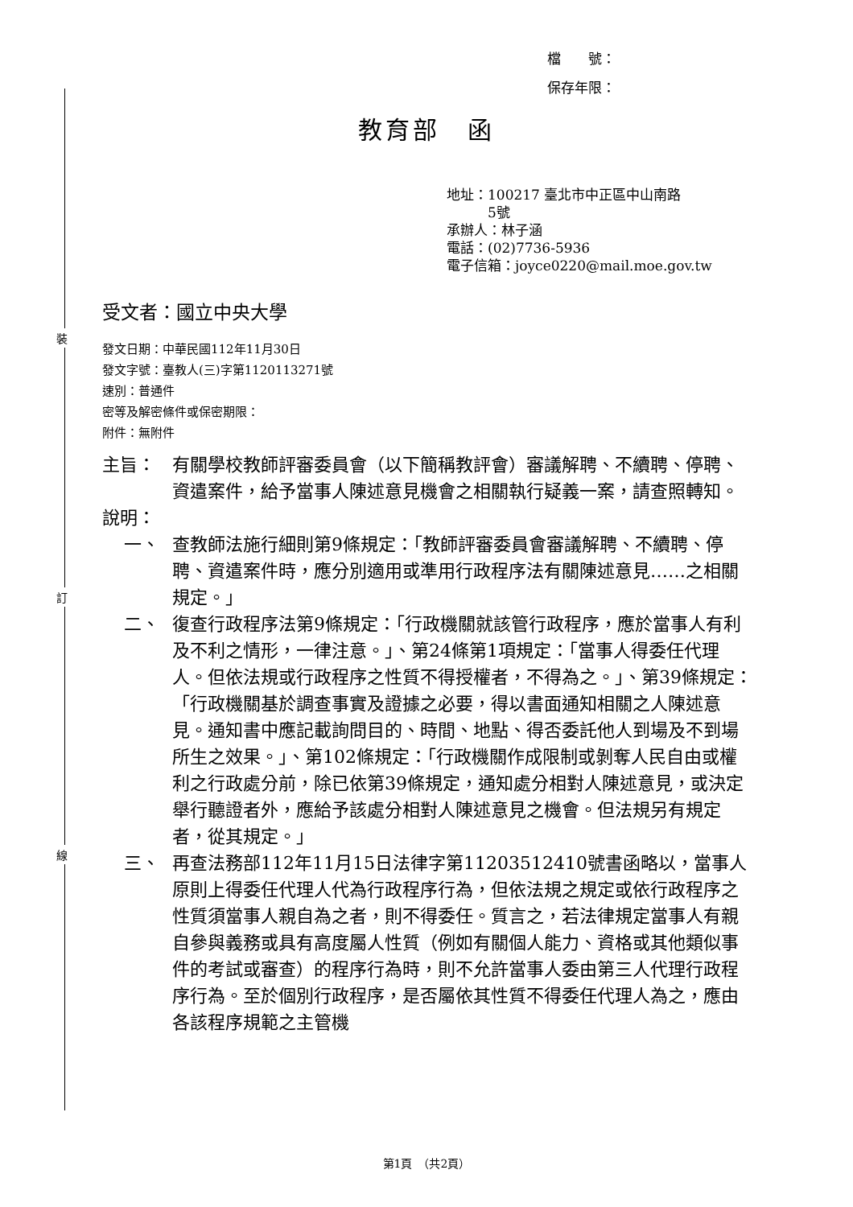裝
訂
線
檔　　號：
保存年限：
教育部　函
地址：100217 臺北市中正區中山南路
　　　5號
承辦人：林子涵
電話：(02)7736-5936
電子信箱：joyce0220@mail.moe.gov.tw
受文者：國立中央大學
發文日期：中華民國112年11月30日
發文字號：臺教人(三)字第1120113271號
速別：普通件
密等及解密條件或保密期限：
附件：無附件
主旨： 有關學校教師評審委員會（以下簡稱教評會）審議解聘、不續聘、停聘、資遣案件，給予當事人陳述意見機會之相關執行疑義一案，請查照轉知。
說明：
一、 查教師法施行細則第9條規定：「教師評審委員會審議解聘、不續聘、停聘、資遣案件時，應分別適用或準用行政程序法有關陳述意見……之相關規定。」
二、 復查行政程序法第9條規定：「行政機關就該管行政程序，應於當事人有利及不利之情形，一律注意。」、第24條第1項規定：「當事人得委任代理人。但依法規或行政程序之性質不得授權者，不得為之。」、第39條規定：「行政機關基於調查事實及證據之必要，得以書面通知相關之人陳述意見。通知書中應記載詢問目的、時間、地點、得否委託他人到場及不到場所生之效果。」、第102條規定：「行政機關作成限制或剝奪人民自由或權利之行政處分前，除已依第39條規定，通知處分相對人陳述意見，或決定舉行聽證者外，應給予該處分相對人陳述意見之機會。但法規另有規定者，從其規定。」
三、 再查法務部112年11月15日法律字第11203512410號書函略以，當事人原則上得委任代理人代為行政程序行為，但依法規之規定或依行政程序之性質須當事人親自為之者，則不得委任。質言之，若法律規定當事人有親自參與義務或具有高度屬人性質（例如有關個人能力、資格或其他類似事件的考試或審查）的程序行為時，則不允許當事人委由第三人代理行政程序行為。至於個別行政程序，是否屬依其性質不得委任代理人為之，應由各該程序規範之主管機
第1頁　（共2頁）